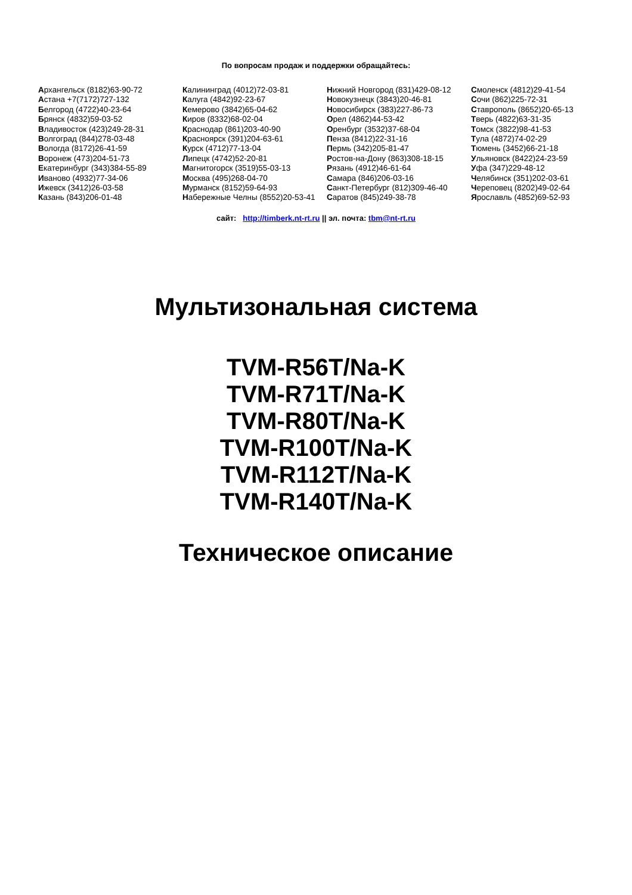По вопросам продаж и поддержки обращайтесь:
Архангельск (8182)63-90-72
Астана +7(7172)727-132
Белгород (4722)40-23-64
Брянск (4832)59-03-52
Владивосток (423)249-28-31
Волгоград (844)278-03-48
Вологда (8172)26-41-59
Воронеж (473)204-51-73
Екатеринбург (343)384-55-89
Иваново (4932)77-34-06
Ижевск (3412)26-03-58
Казань (843)206-01-48
Калининград (4012)72-03-81
Калуга (4842)92-23-67
Кемерово (3842)65-04-62
Киров (8332)68-02-04
Краснодар (861)203-40-90
Красноярск (391)204-63-61
Курск (4712)77-13-04
Липецк (4742)52-20-81
Магнитогорск (3519)55-03-13
Москва (495)268-04-70
Мурманск (8152)59-64-93
Набережные Челны (8552)20-53-41
Нижний Новгород (831)429-08-12
Новокузнецк (3843)20-46-81
Новосибирск (383)227-86-73
Орел (4862)44-53-42
Оренбург (3532)37-68-04
Пенза (8412)22-31-16
Пермь (342)205-81-47
Ростов-на-Дону (863)308-18-15
Рязань (4912)46-61-64
Самара (846)206-03-16
Санкт-Петербург (812)309-46-40
Саратов (845)249-38-78
Смоленск (4812)29-41-54
Сочи (862)225-72-31
Ставрополь (8652)20-65-13
Тверь (4822)63-31-35
Томск (3822)98-41-53
Тула (4872)74-02-29
Тюмень (3452)66-21-18
Ульяновск (8422)24-23-59
Уфа (347)229-48-12
Челябинск (351)202-03-61
Череповец (8202)49-02-64
Ярославль (4852)69-52-93
сайт: http://timberk.nt-rt.ru || эл. почта: tbm@nt-rt.ru
Мультизональная система
TVM-R56T/Na-K
TVM-R71T/Na-K
TVM-R80T/Na-K
TVM-R100T/Na-K
TVM-R112T/Na-K
TVM-R140T/Na-K
Техническое описание